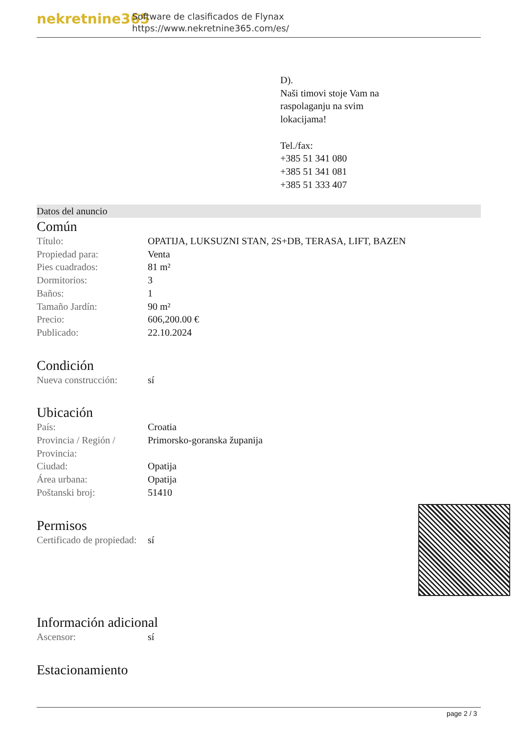nekretnine365
Software de clasificados de Flynax
https://www.nekretnine365.com/es/
D).
Naši timovi stoje Vam na
raspolaganju na svim
lokacijama!
Tel./fax:
+385 51 341 080
+385 51 341 081
+385 51 333 407
Datos del anuncio
Común
| Título: | OPATIJA, LUKSUZNI STAN, 2S+DB, TERASA, LIFT, BAZEN |
| Propiedad para: | Venta |
| Pies cuadrados: | 81 m² |
| Dormitorios: | 3 |
| Baños: | 1 |
| Tamaño Jardín: | 90 m² |
| Precio: | 606,200.00 € |
| Publicado: | 22.10.2024 |
Condición
| Nueva construcción: | sí |
Ubicación
| País: | Croatia |
| Provincia / Región / Provincia: | Primorsko-goranska županija |
| Ciudad: | Opatija |
| Área urbana: | Opatija |
| Poštanski broj: | 51410 |
Permisos
| Certificado de propiedad: | sí |
Información adicional
| Ascensor: | sí |
Estacionamiento
page 2 / 3